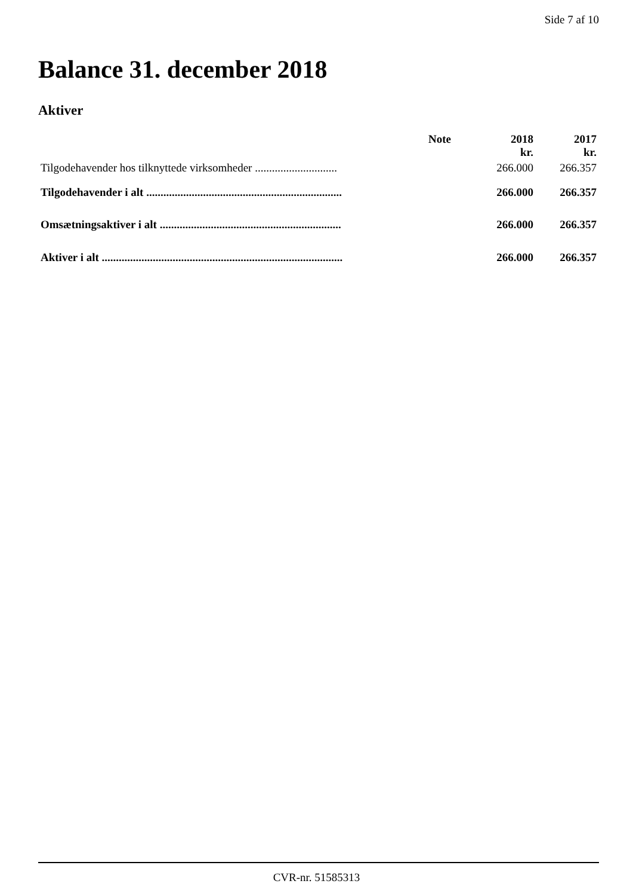Side 7 af 10
Balance 31. december 2018
Aktiver
| | Note | 2018 | 2017 |
| --- | --- | --- | --- |
| | | kr. | kr. |
| Tilgodehavender hos tilknyttede virksomheder ............................. | | 266.000 | 266.357 |
| Tilgodehavender i alt ..................................................................... | | 266.000 | 266.357 |
| Omsætningsaktiver i alt ................................................................ | | 266.000 | 266.357 |
| Aktiver i alt ..................................................................................... | | 266.000 | 266.357 |
CVR-nr. 51585313